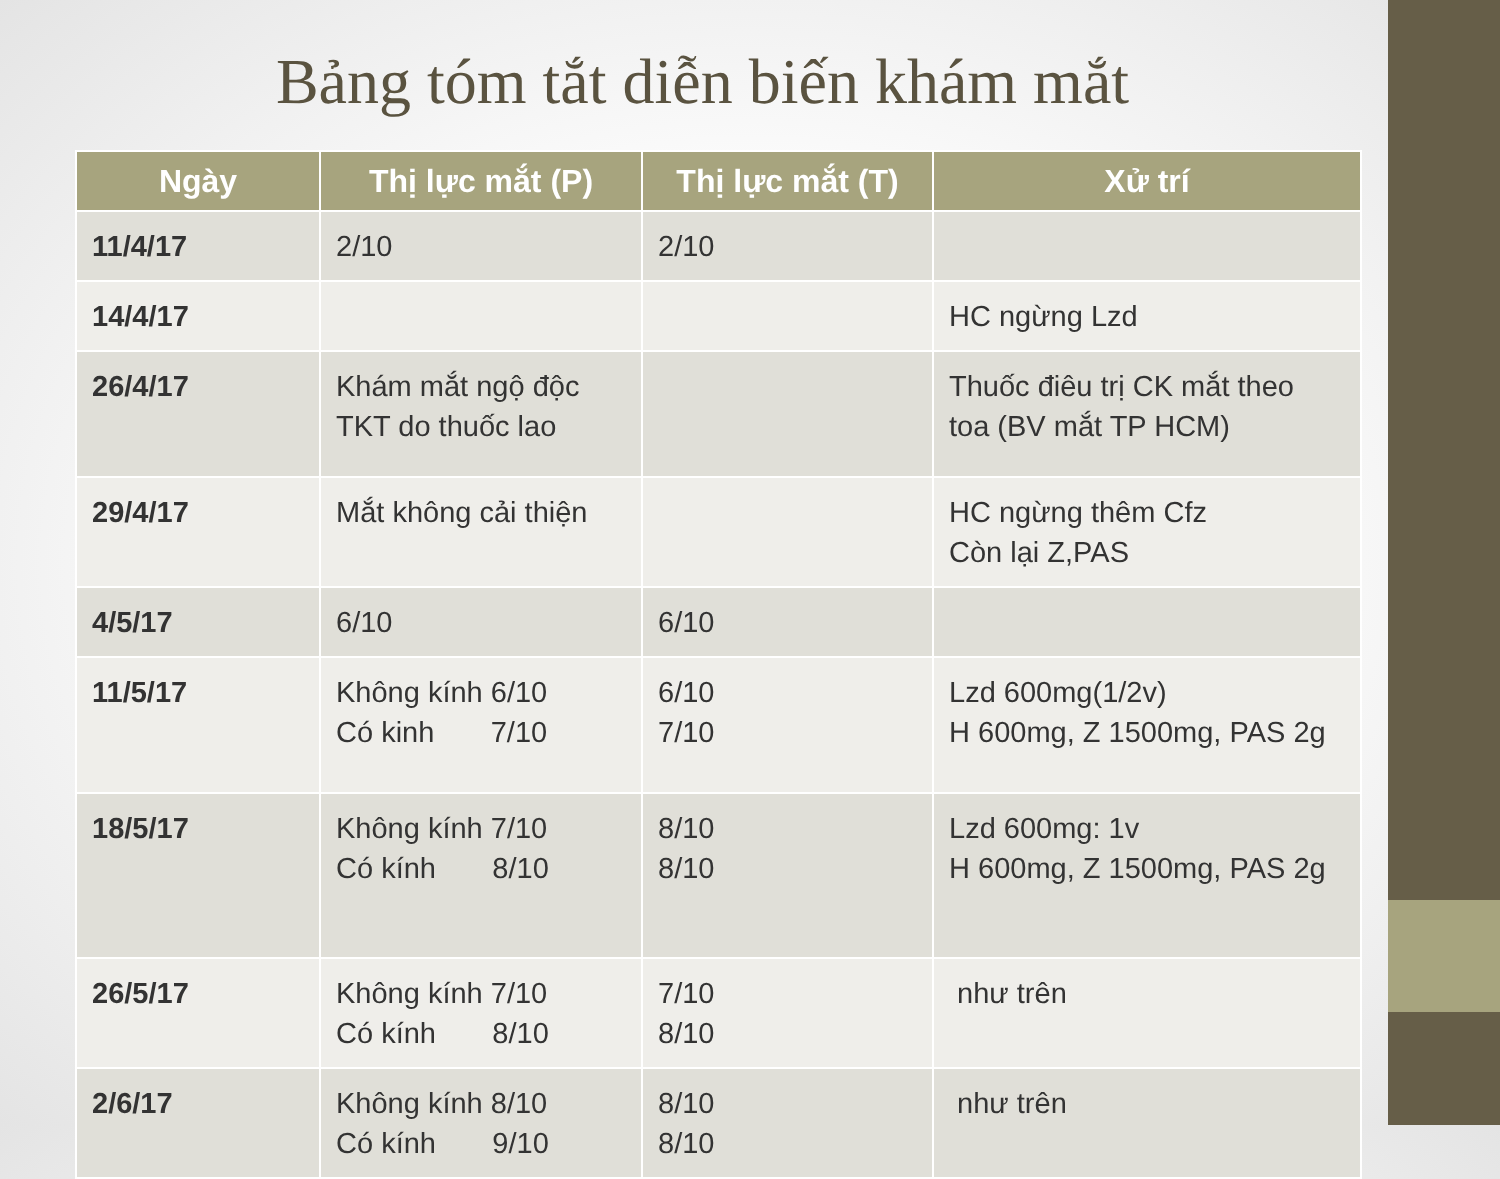Bảng tóm tắt diễn biến khám mắt
| Ngày | Thị lực mắt (P) | Thị lực mắt (T) | Xử trí |
| --- | --- | --- | --- |
| 11/4/17 | 2/10 | 2/10 | |
| 14/4/17 | | | HC ngừng Lzd |
| 26/4/17 | Khám mắt ngộ độc TKT do thuốc lao | | Thuốc điêu trị CK mắt theo toa (BV mắt TP HCM) |
| 29/4/17 | Mắt không cải thiện | | HC ngừng thêm Cfz Còn lại Z,PAS |
| 4/5/17 | 6/10 | 6/10 | |
| 11/5/17 | Không kính 6/10 Có kinh 7/10 | 6/10 7/10 | Lzd 600mg(1/2v) H 600mg, Z 1500mg, PAS 2g |
| 18/5/17 | Không kính 7/10 Có kính 8/10 | 8/10 8/10 | Lzd 600mg: 1v H 600mg, Z 1500mg, PAS 2g |
| 26/5/17 | Không kính 7/10 Có kính 8/10 | 7/10 8/10 | như trên |
| 2/6/17 | Không kính 8/10 Có kính 9/10 | 8/10 8/10 | như trên |